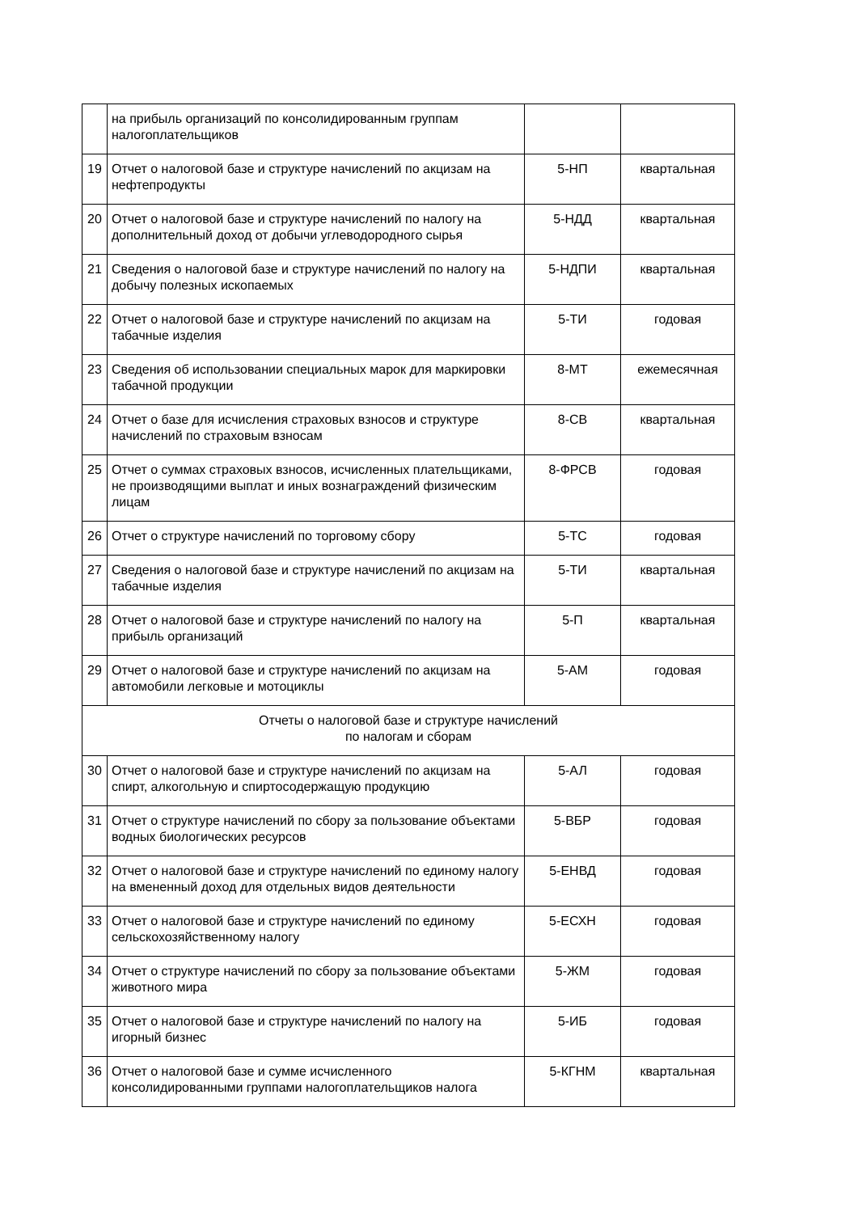| | на прибыль организаций по консолидированным группам налогоплательщиков | | |
| 19 | Отчет о налоговой базе и структуре начислений по акцизам на нефтепродукты | 5-НП | квартальная |
| 20 | Отчет о налоговой базе и структуре начислений по налогу на дополнительный доход от добычи углеводородного сырья | 5-НДД | квартальная |
| 21 | Сведения о налоговой базе и структуре начислений по налогу на добычу полезных ископаемых | 5-НДПИ | квартальная |
| 22 | Отчет о налоговой базе и структуре начислений по акцизам на табачные изделия | 5-ТИ | годовая |
| 23 | Сведения об использовании специальных марок для маркировки табачной продукции | 8-МТ | ежемесячная |
| 24 | Отчет о базе для исчисления страховых взносов и структуре начислений по страховым взносам | 8-СВ | квартальная |
| 25 | Отчет о суммах страховых взносов, исчисленных плательщиками, не производящими выплат и иных вознаграждений физическим лицам | 8-ФРСВ | годовая |
| 26 | Отчет о структуре начислений по торговому сбору | 5-ТС | годовая |
| 27 | Сведения о налоговой базе и структуре начислений по акцизам на табачные изделия | 5-ТИ | квартальная |
| 28 | Отчет о налоговой базе и структуре начислений по налогу на прибыль организаций | 5-П | квартальная |
| 29 | Отчет о налоговой базе и структуре начислений по акцизам на автомобили легковые и мотоциклы | 5-АМ | годовая |
| Отчеты о налоговой базе и структуре начислений по налогам и сборам | | | |
| 30 | Отчет о налоговой базе и структуре начислений по акцизам на спирт, алкогольную и спиртосодержащую продукцию | 5-АЛ | годовая |
| 31 | Отчет о структуре начислений по сбору за пользование объектами водных биологических ресурсов | 5-ВБР | годовая |
| 32 | Отчет о налоговой базе и структуре начислений по единому налогу на вмененный доход для отдельных видов деятельности | 5-ЕНВД | годовая |
| 33 | Отчет о налоговой базе и структуре начислений по единому сельскохозяйственному налогу | 5-ЕСХН | годовая |
| 34 | Отчет о структуре начислений по сбору за пользование объектами животного мира | 5-ЖМ | годовая |
| 35 | Отчет о налоговой базе и структуре начислений по налогу на игорный бизнес | 5-ИБ | годовая |
| 36 | Отчет о налоговой базе и сумме исчисленного консолидированными группами налогоплательщиков налога | 5-КГНМ | квартальная |